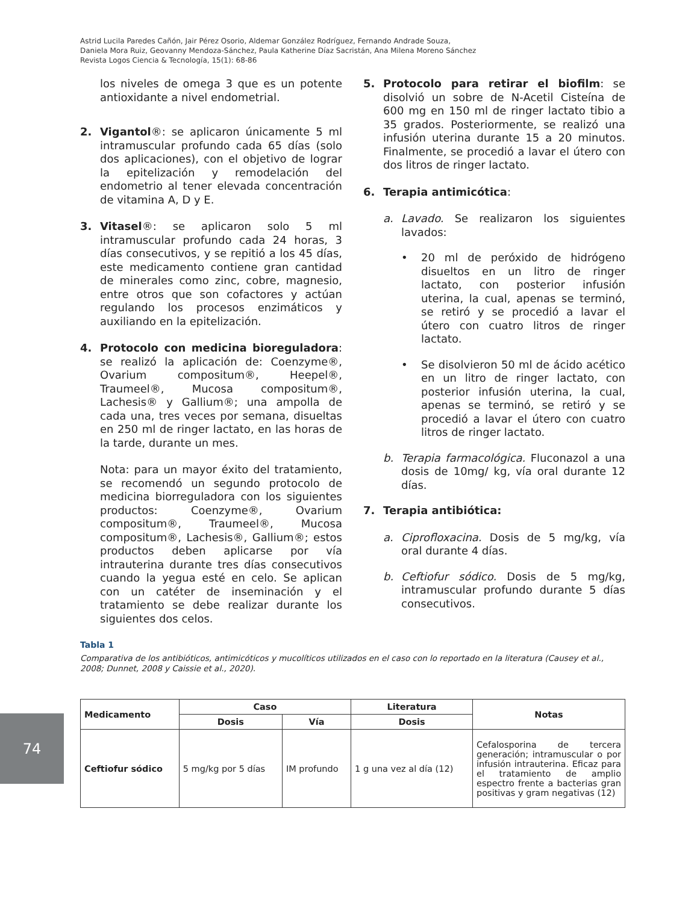Astrid Lucila Paredes Cañón, Jair Pérez Osorio, Aldemar González Rodríguez, Fernando Andrade Souza,
Daniela Mora Ruiz, Geovanny Mendoza-Sánchez, Paula Katherine Díaz Sacristán, Ana Milena Moreno Sánchez
Revista Logos Ciencia & Tecnología, 15(1): 68-86
los niveles de omega 3 que es un potente antioxidante a nivel endometrial.
2. Vigantol®: se aplicaron únicamente 5 ml intramuscular profundo cada 65 días (solo dos aplicaciones), con el objetivo de lograr la epitelización y remodelación del endometrio al tener elevada concentración de vitamina A, D y E.
3. Vitasel®: se aplicaron solo 5 ml intramuscular profundo cada 24 horas, 3 días consecutivos, y se repitió a los 45 días, este medicamento contiene gran cantidad de minerales como zinc, cobre, magnesio, entre otros que son cofactores y actúan regulando los procesos enzimáticos y auxiliando en la epitelización.
4. Protocolo con medicina bioreguladora: se realizó la aplicación de: Coenzyme®, Ovarium compositum®, Heepel®, Traumeel®, Mucosa compositum®, Lachesis® y Gallium®; una ampolla de cada una, tres veces por semana, disueltas en 250 ml de ringer lactato, en las horas de la tarde, durante un mes.
Nota: para un mayor éxito del tratamiento, se recomendó un segundo protocolo de medicina biorreguladora con los siguientes productos: Coenzyme®, Ovarium compositum®, Traumeel®, Mucosa compositum®, Lachesis®, Gallium®; estos productos deben aplicarse por vía intrauterina durante tres días consecutivos cuando la yegua esté en celo. Se aplican con un catéter de inseminación y el tratamiento se debe realizar durante los siguientes dos celos.
5. Protocolo para retirar el biofilm: se disolvió un sobre de N-Acetil Cisteína de 600 mg en 150 ml de ringer lactato tibio a 35 grados. Posteriormente, se realizó una infusión uterina durante 15 a 20 minutos. Finalmente, se procedió a lavar el útero con dos litros de ringer lactato.
6. Terapia antimicótica:
a. Lavado. Se realizaron los siguientes lavados:
• 20 ml de peróxido de hidrógeno disueltos en un litro de ringer lactato, con posterior infusión uterina, la cual, apenas se terminó, se retiró y se procedió a lavar el útero con cuatro litros de ringer lactato.
• Se disolvieron 50 ml de ácido acético en un litro de ringer lactato, con posterior infusión uterina, la cual, apenas se terminó, se retiró y se procedió a lavar el útero con cuatro litros de ringer lactato.
b. Terapia farmacológica. Fluconazol a una dosis de 10mg/ kg, vía oral durante 12 días.
7. Terapia antibiótica:
a. Ciprofloxacina. Dosis de 5 mg/kg, vía oral durante 4 días.
b. Ceftiofur sódico. Dosis de 5 mg/kg, intramuscular profundo durante 5 días consecutivos.
Tabla 1
Comparativa de los antibióticos, antimicóticos y mucolíticos utilizados en el caso con lo reportado en la literatura (Causey et al., 2008; Dunnet, 2008 y Caissie et al., 2020).
| Medicamento | Caso | | Literatura | Notas |
| --- | --- | --- | --- | --- |
| | Dosis | Vía | Dosis | |
| Ceftiofur sódico | 5 mg/kg por 5 días | IM profundo | 1 g una vez al día (12) | Cefalosporina de tercera generación; intramuscular o por infusión intrauterina. Eficaz para el tratamiento de amplio espectro frente a bacterias gran positivas y gram negativas (12) |
74